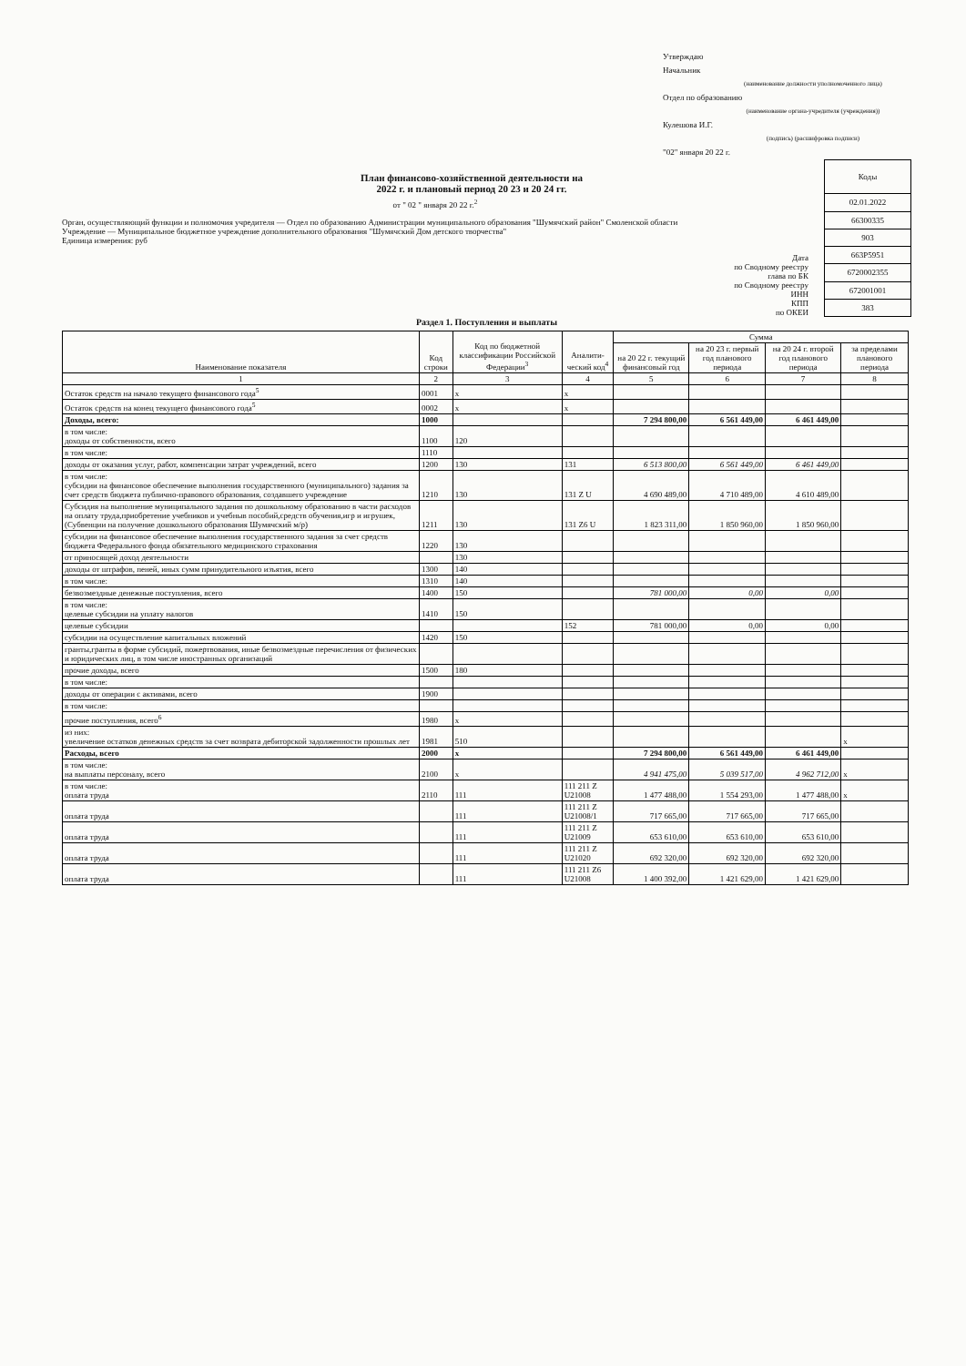Утверждаю
Начальник
(наименование должности уполномоченного лица)
Отдел по образованию
(наименование органа-учредителя (учреждения))
Кулешова И.Г.
(подпись) (расшифровка подписи)
"02" января 20 22 г.
План финансово-хозяйственной деятельности на
2022 г. и плановый период 20 23 и 20 24 гг.
от " 02 " января 20 22 г.<sup>2</sup>
Орган, осуществляющий функции и полномочия учредителя — Отдел по образованию Администрации муниципального образования "Шумячский район" Смоленской области
Учреждение — Муниципальное бюджетное учреждение дополнительного образования "Шумячский Дом детского творчества"
Единица измерения: руб
Дата
по Сводному реестру
глава по БК
по Сводному реестру
ИНН
КПП
по ОКЕИ
| Коды |
| 02.01.2022 |
| 66300335 |
| 903 |
| 663Р5951 |
| 6720002355 |
| 672001001 |
| 383 |
Раздел 1. Поступления и выплаты
| Наименование показателя | Код строки | Код по бюджетной классификации Российской Федерации<sup>3</sup> | Аналити-ческий код<sup>4</sup> | Сумма | | | |
| --- | --- | --- | --- | --- | --- | --- | --- |
| | | | | на 20 22 г. текущий финансовый год | на 20 23 г. первый год планового периода | на 20 24 г. второй год планового периода | за пределами планового периода |
| 1 | 2 | 3 | 4 | 5 | 6 | 7 | 8 |
| Остаток средств на начало текущего финансового года<sup>5</sup> | 0001 | x | x | | | | |
| Остаток средств на конец текущего финансового года<sup>5</sup> | 0002 | x | x | | | | |
| Доходы, всего: | 1000 | | | 7 294 800,00 | 6 561 449,00 | 6 461 449,00 | |
| в том числе: доходы от собственности, всего | 1100 | 120 | | | | | |
| в том числе: | 1110 | | | | | | |
| доходы от оказания услуг, работ, компенсации затрат учреждений, всего | 1200 | 130 | 131 | 6 513 800,00 | 6 561 449,00 | 6 461 449,00 | |
| в том числе: субсидии на финансовое обеспечение выполнения государственного (муниципального) задания за счет средств бюджета публично-правового образования, создавшего учреждение | 1210 | 130 | 131 Z U | 4 690 489,00 | 4 710 489,00 | 4 610 489,00 | |
| Субсидия на выполнение муниципального задания по дошкольному образованию в части расходов на оплату труда,приобретение учебников и учебныв пособий,средств обучения,игр и игрушек,(Субвенции на получение дошкольного образования Шумячский м/р) | 1211 | 130 | 131 Z6 U | 1 823 311,00 | 1 850 960,00 | 1 850 960,00 | |
| субсидии на финансовое обеспечение выполнения государственного задания за счет средств бюджета Федерального фонда обязательного медицинского страхования | 1220 | 130 | | | | | |
| от приносящей доход деятельности | | 130 | | | | | |
| доходы от штрафов, пеней, иных сумм принудительного изъятия, всего | 1300 | 140 | | | | | |
| в том числе: | 1310 | 140 | | | | | |
| безвозмездные денежные поступления, всего | 1400 | 150 | | 781 000,00 | 0,00 | 0,00 | |
| в том числе: целевые субсидии на уплату налогов | 1410 | 150 | | | | | |
| целевые субсидии | | | 152 | 781 000,00 | 0,00 | 0,00 | |
| субсидии на осуществление капитальных вложений | 1420 | 150 | | | | | |
| гранты,гранты в форме субсидий, пожертвования, иные безвозмездные перечисления от физических и юридических лиц, в том числе иностранных организаций | | | | | | | |
| прочие доходы, всего | 1500 | 180 | | | | | |
| в том числе: | | | | | | | |
| доходы от операции с активами, всего | 1900 | | | | | | |
| в том числе: | | | | | | | |
| прочие поступления, всего<sup>6</sup> | 1980 | x | | | | | |
| из них: увеличение остатков денежных средств за счет возврата дебиторской задолженности прошлых лет | 1981 | 510 | | | | | x |
| Расходы, всего | 2000 | x | | 7 294 800,00 | 6 561 449,00 | 6 461 449,00 | |
| в том числе: на выплаты персоналу, всего | 2100 | x | | 4 941 475,00 | 5 039 517,00 | 4 962 712,00 | x |
| в том числе: оплата труда | 2110 | 111 | 111 211 Z U21008 | 1 477 488,00 | 1 554 293,00 | 1 477 488,00 | x |
| оплата труда | | 111 | 111 211 Z U21008/1 | 717 665,00 | 717 665,00 | 717 665,00 | |
| оплата труда | | 111 | 111 211 Z U21009 | 653 610,00 | 653 610,00 | 653 610,00 | |
| оплата труда | | 111 | 111 211 Z U21020 | 692 320,00 | 692 320,00 | 692 320,00 | |
| оплата труда | | 111 | 111 211 Z6 U21008 | 1 400 392,00 | 1 421 629,00 | 1 421 629,00 | |